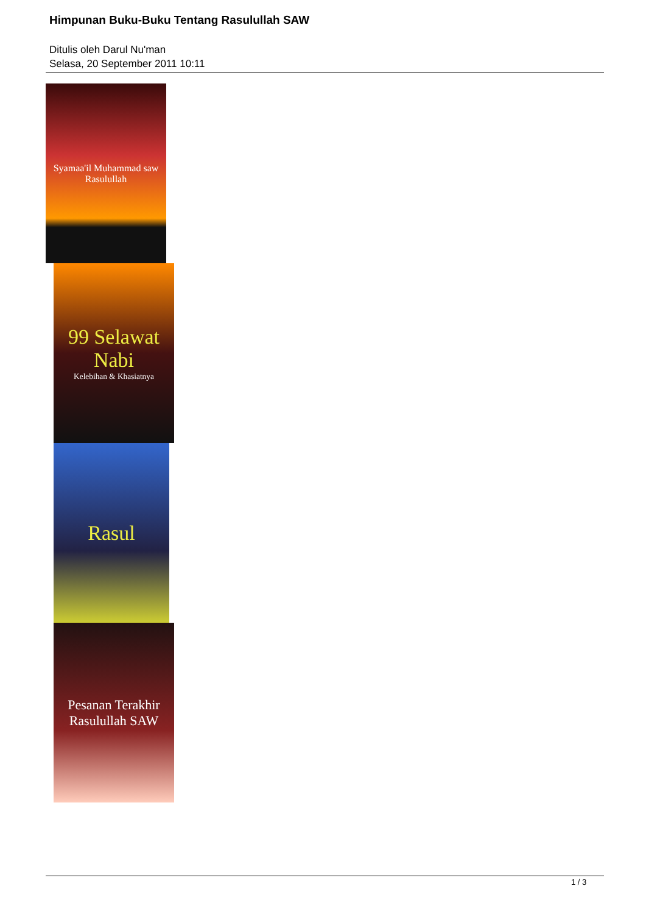Himpunan Buku-Buku Tentang Rasulullah SAW
Ditulis oleh Darul Nu'man
Selasa, 20 September 2011 10:11
Syamaa'il Muhammad saw
Rasulullah
99 Selawat Nabi
Kelebihan & Khasiatnya
Rasul
Pesanan Terakhir Rasulullah SAW
1 / 3